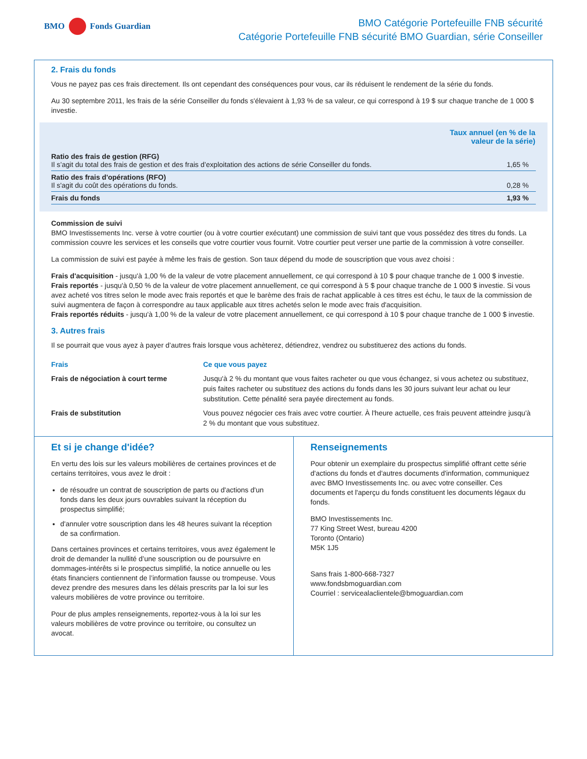BMO Fonds Guardian
BMO Catégorie Portefeuille FNB sécurité
Catégorie Portefeuille FNB sécurité BMO Guardian, série Conseiller
2. Frais du fonds
Vous ne payez pas ces frais directement. Ils ont cependant des conséquences pour vous, car ils réduisent le rendement de la série du fonds.
Au 30 septembre 2011, les frais de la série Conseiller du fonds s'élevaient à 1,93 % de sa valeur, ce qui correspond à 19 $ sur chaque tranche de 1 000 $ investie.
| | Taux annuel (en % de la valeur de la série) |
| --- | --- |
| Ratio des frais de gestion (RFG) Il s’agit du total des frais de gestion et des frais d’exploitation des actions de série Conseiller du fonds. | 1,65 % |
| Ratio des frais d'opérations (RFO) Il s'agit du coût des opérations du fonds. | 0,28 % |
| Frais du fonds | 1,93 % |
Commission de suivi
BMO Investissements Inc. verse à votre courtier (ou à votre courtier exécutant) une commission de suivi tant que vous possédez des titres du fonds. La commission couvre les services et les conseils que votre courtier vous fournit. Votre courtier peut verser une partie de la commission à votre conseiller.
La commission de suivi est payée à même les frais de gestion. Son taux dépend du mode de souscription que vous avez choisi :
Frais d'acquisition - jusqu'à 1,00 % de la valeur de votre placement annuellement, ce qui correspond à 10 $ pour chaque tranche de 1 000 $ investie.
Frais reportés - jusqu'à 0,50 % de la valeur de votre placement annuellement, ce qui correspond à 5 $ pour chaque tranche de 1 000 $ investie. Si vous avez acheté vos titres selon le mode avec frais reportés et que le barème des frais de rachat applicable à ces titres est échu, le taux de la commission de suivi augmentera de façon à correspondre au taux applicable aux titres achetés selon le mode avec frais d'acquisition.
Frais reportés réduits - jusqu'à 1,00 % de la valeur de votre placement annuellement, ce qui correspond à 10 $ pour chaque tranche de 1 000 $ investie.
3. Autres frais
Il se pourrait que vous ayez à payer d’autres frais lorsque vous achèterez, détiendrez, vendrez ou substituerez des actions du fonds.
| Frais | Ce que vous payez |
| --- | --- |
| Frais de négociation à court terme | Jusqu'à 2 % du montant que vous faites racheter ou que vous échangez, si vous achetez ou substituez, puis faites racheter ou substituez des actions du fonds dans les 30 jours suivant leur achat ou leur substitution. Cette pénalité sera payée directement au fonds. |
| Frais de substitution | Vous pouvez négocier ces frais avec votre courtier. À l'heure actuelle, ces frais peuvent atteindre jusqu'à 2 % du montant que vous substituez. |
Et si je change d'idée?
En vertu des lois sur les valeurs mobilières de certaines provinces et de certains territoires, vous avez le droit :
de résoudre un contrat de souscription de parts ou d'actions d'un fonds dans les deux jours ouvrables suivant la réception du prospectus simplifié;
d'annuler votre souscription dans les 48 heures suivant la réception de sa confirmation.
Dans certaines provinces et certains territoires, vous avez également le droit de demander la nullité d’une souscription ou de poursuivre en dommages-intérêts si le prospectus simplifié, la notice annuelle ou les états financiers contiennent de l’information fausse ou trompeuse. Vous devez prendre des mesures dans les délais prescrits par la loi sur les valeurs mobilières de votre province ou territoire.
Pour de plus amples renseignements, reportez-vous à la loi sur les valeurs mobilières de votre province ou territoire, ou consultez un avocat.
Renseignements
Pour obtenir un exemplaire du prospectus simplifié offrant cette série d'actions du fonds et d'autres documents d'information, communiquez avec BMO Investissements Inc. ou avec votre conseiller. Ces documents et l'aperçu du fonds constituent les documents légaux du fonds.
BMO Investissements Inc.
77 King Street West, bureau 4200
Toronto (Ontario)
M5K 1J5
Sans frais 1-800-668-7327
www.fondsbmoguardian.com
Courriel : servicealaclientele@bmoguardian.com